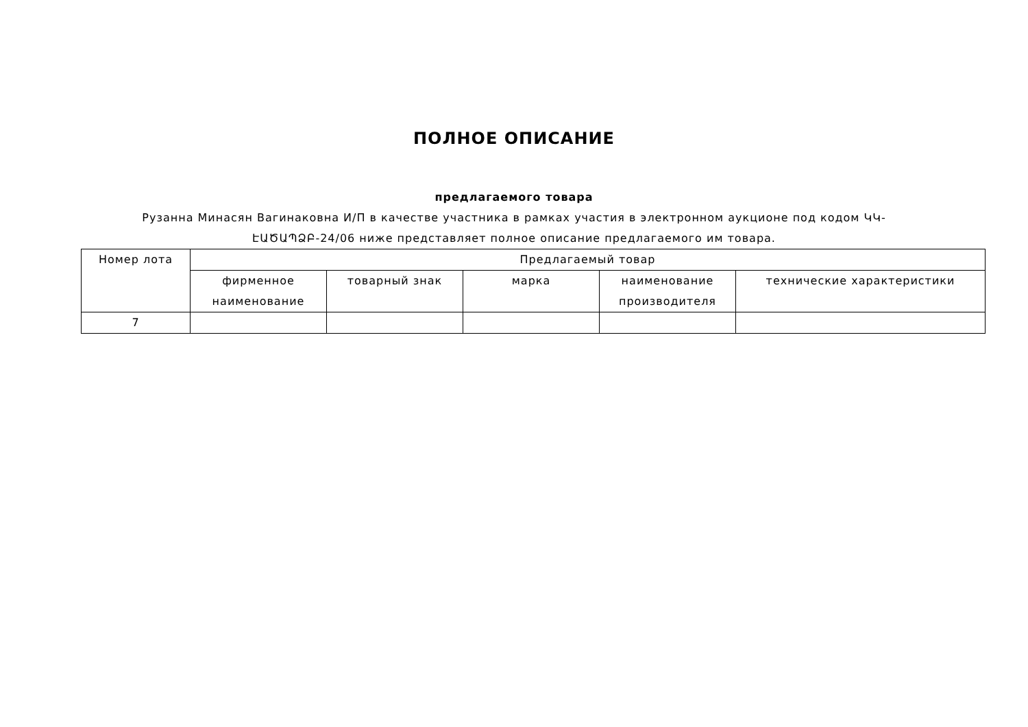ПОЛНОЕ ОПИСАНИЕ
предлагаемого товара
Рузанна Минасян Вагинаковна И/П в качестве участника в рамках участия в электронном аукционе под кодом ԿԿ-ԷԱԾԱՊՁԲ-24/06 ниже представляет полное описание предлагаемого им товара.
| Номер лота | Предлагаемый товар | | | | |
| --- | --- | --- | --- | --- | --- |
| | фирменное наименование | товарный знак | марка | наименование производителя | технические характеристики |
| 7 | | | | | |